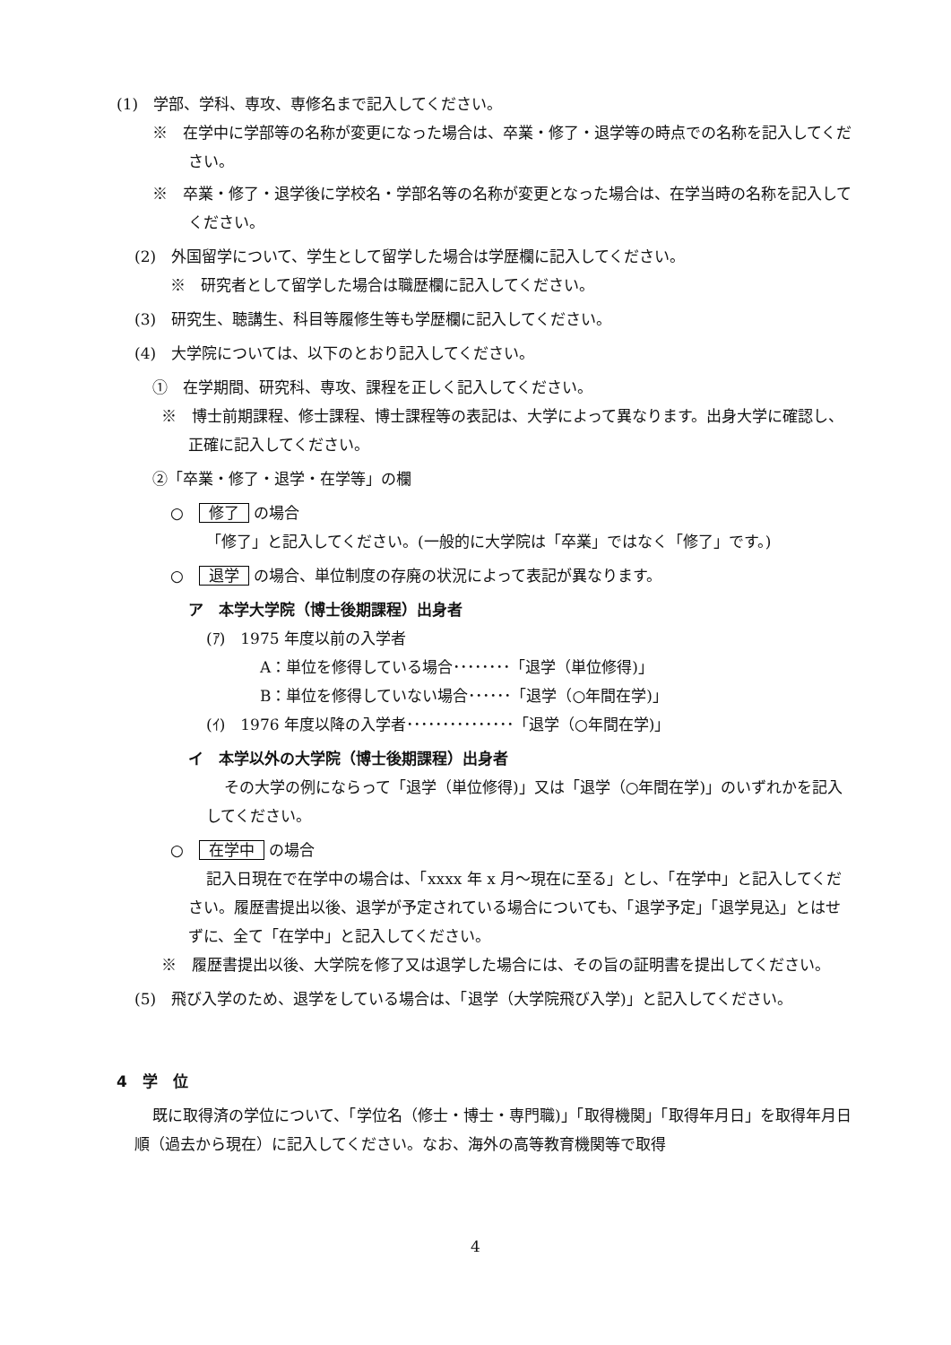(1)　学部、学科、専攻、専修名まで記入してください。
※　在学中に学部等の名称が変更になった場合は、卒業・修了・退学等の時点での名称を記入してください。
※　卒業・修了・退学後に学校名・学部名等の名称が変更となった場合は、在学当時の名称を記入してください。
(2)　外国留学について、学生として留学した場合は学歴欄に記入してください。
※　研究者として留学した場合は職歴欄に記入してください。
(3)　研究生、聴講生、科目等履修生等も学歴欄に記入してください。
(4)　大学院については、以下のとおり記入してください。
①　在学期間、研究科、専攻、課程を正しく記入してください。
※　博士前期課程、修士課程、博士課程等の表記は、大学によって異なります。出身大学に確認し、正確に記入してください。
②「卒業・修了・退学・在学等」の欄
○　修了 の場合
「修了」と記入してください。(一般的に大学院は「卒業」ではなく「修了」です。)
○　退学 の場合、単位制度の存廃の状況によって表記が異なります。
ア　本学大学院（博士後期課程）出身者
(ｱ)　1975 年度以前の入学者
A：単位を修得している場合････････「退学（単位修得)」
B：単位を修得していない場合･･････「退学（○年間在学)」
(ｲ)　1976 年度以降の入学者･･･････････････「退学（○年間在学)」
イ　本学以外の大学院（博士後期課程）出身者
その大学の例にならって「退学（単位修得)」又は「退学（○年間在学)」のいずれかを記入してください。
○　在学中 の場合
記入日現在で在学中の場合は、「xxxx 年 x 月～現在に至る」とし、「在学中」と記入してください。履歴書提出以後、退学が予定されている場合についても、「退学予定」「退学見込」とはせずに、全て「在学中」と記入してください。
※　履歴書提出以後、大学院を修了又は退学した場合には、その旨の証明書を提出してください。
(5)　飛び入学のため、退学をしている場合は、「退学（大学院飛び入学)」と記入してください。
4　学　位
既に取得済の学位について、「学位名（修士・博士・専門職)」「取得機関」「取得年月日」を取得年月日順（過去から現在）に記入してください。なお、海外の高等教育機関等で取得
4